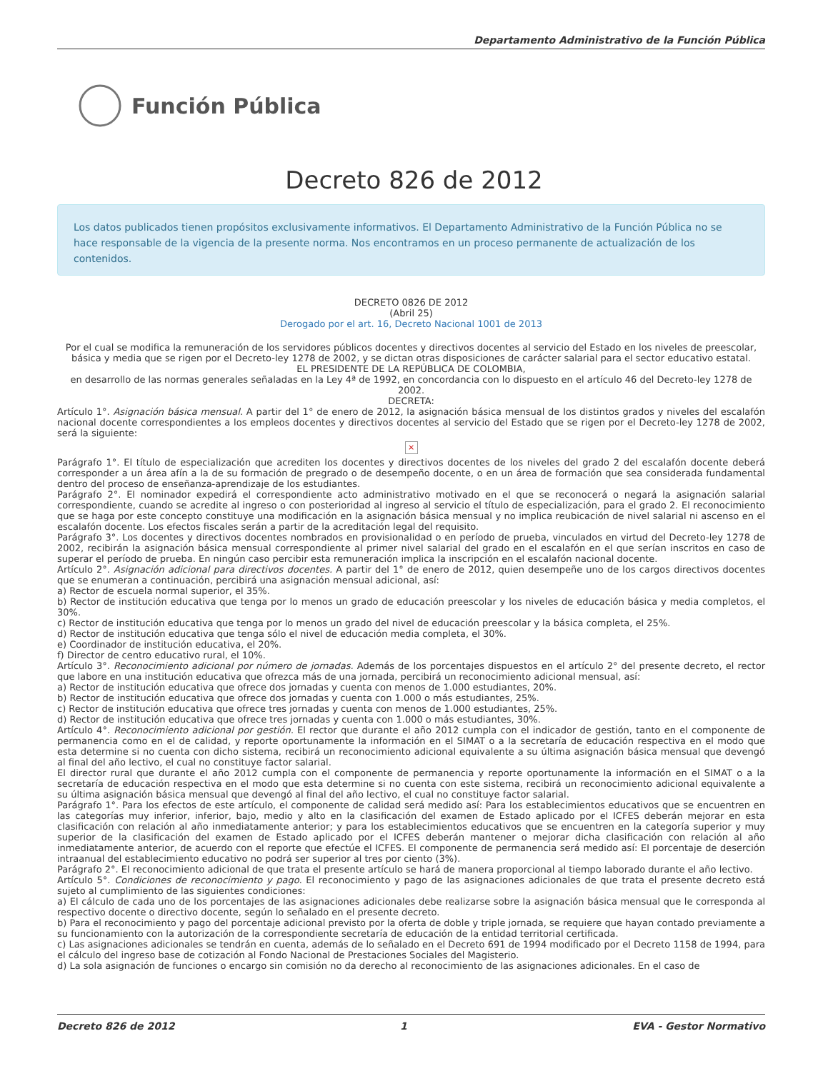Departamento Administrativo de la Función Pública
Función Pública
Decreto 826 de 2012
Los datos publicados tienen propósitos exclusivamente informativos. El Departamento Administrativo de la Función Pública no se hace responsable de la vigencia de la presente norma. Nos encontramos en un proceso permanente de actualización de los contenidos.
DECRETO 0826 DE 2012
(Abril 25)
Derogado por el art. 16, Decreto Nacional 1001 de 2013
Por el cual se modifica la remuneración de los servidores públicos docentes y directivos docentes al servicio del Estado en los niveles de preescolar, básica y media que se rigen por el Decreto-ley 1278 de 2002, y se dictan otras disposiciones de carácter salarial para el sector educativo estatal.
EL PRESIDENTE DE LA REPÚBLICA DE COLOMBIA,
en desarrollo de las normas generales señaladas en la Ley 4ª de 1992, en concordancia con lo dispuesto en el artículo 46 del Decreto-ley 1278 de 2002.
DECRETA:
Artículo 1°. Asignación básica mensual. A partir del 1° de enero de 2012, la asignación básica mensual de los distintos grados y niveles del escalafón nacional docente correspondientes a los empleos docentes y directivos docentes al servicio del Estado que se rigen por el Decreto-ley 1278 de 2002, será la siguiente:
×
Parágrafo 1°. El título de especialización que acrediten los docentes y directivos docentes de los niveles del grado 2 del escalafón docente deberá corresponder a un área afín a la de su formación de pregrado o de desempeño docente, o en un área de formación que sea considerada fundamental dentro del proceso de enseñanza-aprendizaje de los estudiantes.
Parágrafo 2°. El nominador expedirá el correspondiente acto administrativo motivado en el que se reconocerá o negará la asignación salarial correspondiente, cuando se acredite al ingreso o con posterioridad al ingreso al servicio el título de especialización, para el grado 2. El reconocimiento que se haga por este concepto constituye una modificación en la asignación básica mensual y no implica reubicación de nivel salarial ni ascenso en el escalafón docente. Los efectos fiscales serán a partir de la acreditación legal del requisito.
Parágrafo 3°. Los docentes y directivos docentes nombrados en provisionalidad o en período de prueba, vinculados en virtud del Decreto-ley 1278 de 2002, recibirán la asignación básica mensual correspondiente al primer nivel salarial del grado en el escalafón en el que serían inscritos en caso de superar el período de prueba. En ningún caso percibir esta remuneración implica la inscripción en el escalafón nacional docente.
Artículo 2°. Asignación adicional para directivos docentes. A partir del 1° de enero de 2012, quien desempeñe uno de los cargos directivos docentes que se enumeran a continuación, percibirá una asignación mensual adicional, así:
a) Rector de escuela normal superior, el 35%.
b) Rector de institución educativa que tenga por lo menos un grado de educación preescolar y los niveles de educación básica y media completos, el 30%.
c) Rector de institución educativa que tenga por lo menos un grado del nivel de educación preescolar y la básica completa, el 25%.
d) Rector de institución educativa que tenga sólo el nivel de educación media completa, el 30%.
e) Coordinador de institución educativa, el 20%.
f) Director de centro educativo rural, el 10%.
Artículo 3°. Reconocimiento adicional por número de jornadas. Además de los porcentajes dispuestos en el artículo 2° del presente decreto, el rector que labore en una institución educativa que ofrezca más de una jornada, percibirá un reconocimiento adicional mensual, así:
a) Rector de institución educativa que ofrece dos jornadas y cuenta con menos de 1.000 estudiantes, 20%.
b) Rector de institución educativa que ofrece dos jornadas y cuenta con 1.000 o más estudiantes, 25%.
c) Rector de institución educativa que ofrece tres jornadas y cuenta con menos de 1.000 estudiantes, 25%.
d) Rector de institución educativa que ofrece tres jornadas y cuenta con 1.000 o más estudiantes, 30%.
Artículo 4°. Reconocimiento adicional por gestión. El rector que durante el año 2012 cumpla con el indicador de gestión, tanto en el componente de permanencia como en el de calidad, y reporte oportunamente la información en el SIMAT o a la secretaría de educación respectiva en el modo que esta determine si no cuenta con dicho sistema, recibirá un reconocimiento adicional equivalente a su última asignación básica mensual que devengó al final del año lectivo, el cual no constituye factor salarial.
El director rural que durante el año 2012 cumpla con el componente de permanencia y reporte oportunamente la información en el SIMAT o a la secretaría de educación respectiva en el modo que esta determine si no cuenta con este sistema, recibirá un reconocimiento adicional equivalente a su última asignación básica mensual que devengó al final del año lectivo, el cual no constituye factor salarial.
Parágrafo 1°. Para los efectos de este artículo, el componente de calidad será medido así: Para los establecimientos educativos que se encuentren en las categorías muy inferior, inferior, bajo, medio y alto en la clasificación del examen de Estado aplicado por el ICFES deberán mejorar en esta clasificación con relación al año inmediatamente anterior; y para los establecimientos educativos que se encuentren en la categoría superior y muy superior de la clasificación del examen de Estado aplicado por el ICFES deberán mantener o mejorar dicha clasificación con relación al año inmediatamente anterior, de acuerdo con el reporte que efectúe el ICFES. El componente de permanencia será medido así: El porcentaje de deserción intraanual del establecimiento educativo no podrá ser superior al tres por ciento (3%).
Parágrafo 2°. El reconocimiento adicional de que trata el presente artículo se hará de manera proporcional al tiempo laborado durante el año lectivo.
Artículo 5°. Condiciones de reconocimiento y pago. El reconocimiento y pago de las asignaciones adicionales de que trata el presente decreto está sujeto al cumplimiento de las siguientes condiciones:
a) El cálculo de cada uno de los porcentajes de las asignaciones adicionales debe realizarse sobre la asignación básica mensual que le corresponda al respectivo docente o directivo docente, según lo señalado en el presente decreto.
b) Para el reconocimiento y pago del porcentaje adicional previsto por la oferta de doble y triple jornada, se requiere que hayan contado previamente a su funcionamiento con la autorización de la correspondiente secretaría de educación de la entidad territorial certificada.
c) Las asignaciones adicionales se tendrán en cuenta, además de lo señalado en el Decreto 691 de 1994 modificado por el Decreto 1158 de 1994, para el cálculo del ingreso base de cotización al Fondo Nacional de Prestaciones Sociales del Magisterio.
d) La sola asignación de funciones o encargo sin comisión no da derecho al reconocimiento de las asignaciones adicionales. En el caso de
Decreto 826 de 2012 1 EVA - Gestor Normativo